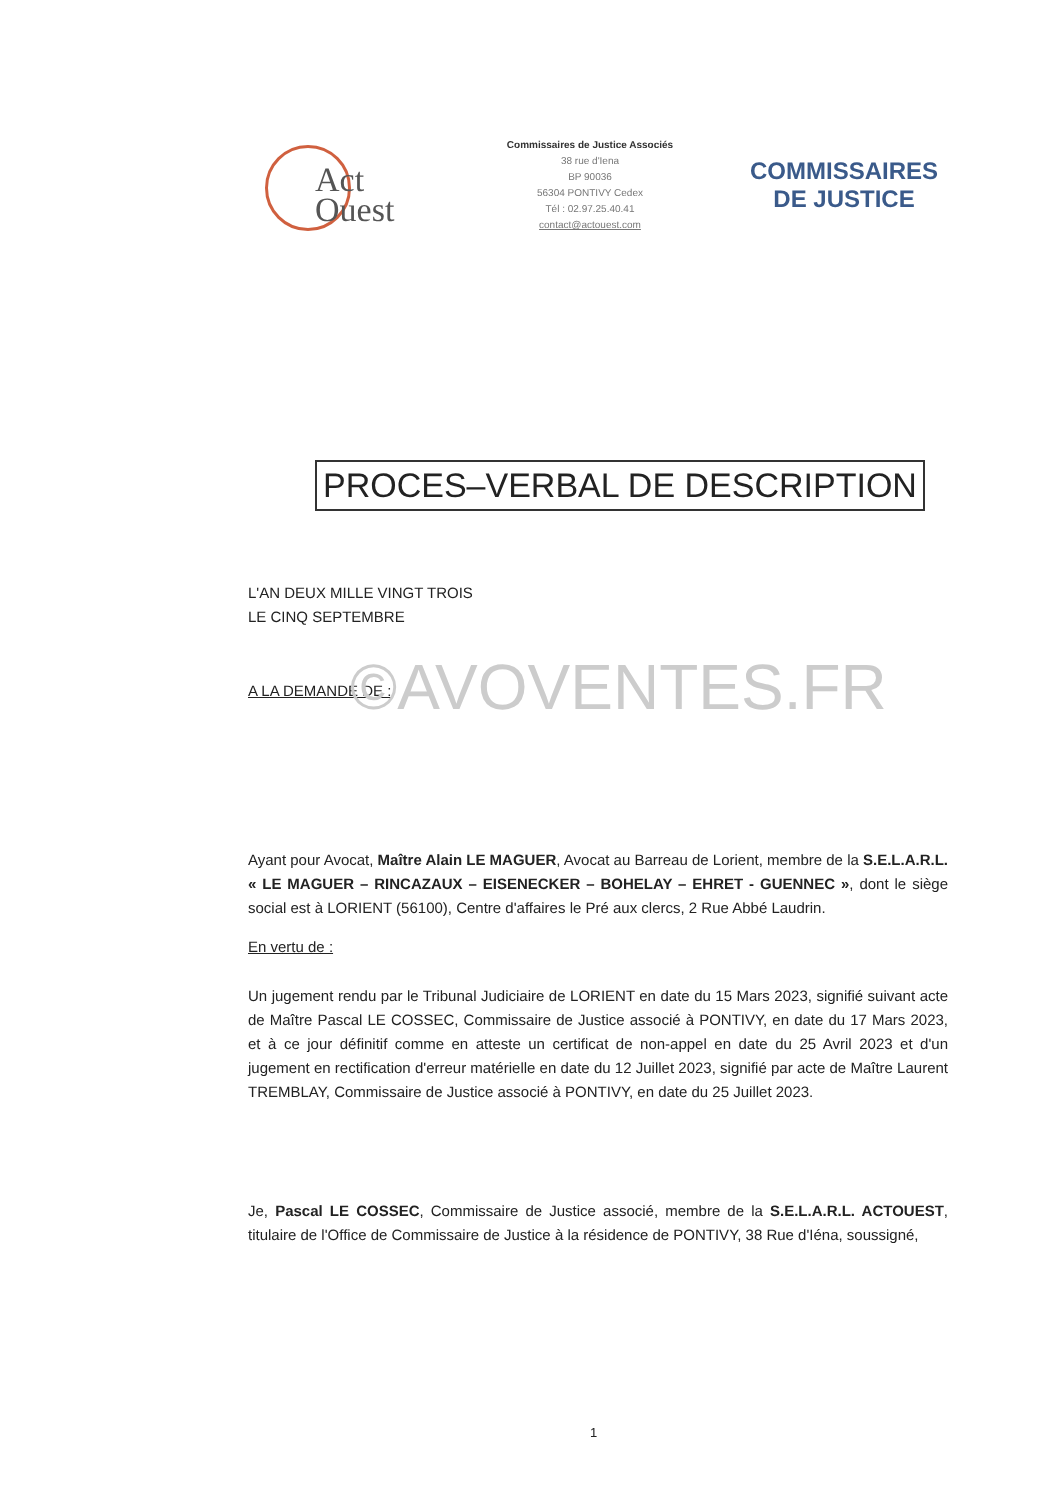Act
Ouest
Commissaires de Justice Associés
38 rue d'Iena
BP 90036
56304 PONTIVY Cedex
Tél : 02.97.25.40.41
contact@actouest.com
COMMISSAIRES
DE JUSTICE
PROCES–VERBAL DE DESCRIPTION
L'AN DEUX MILLE VINGT TROIS
LE CINQ SEPTEMBRE
A LA DEMANDE DE :
Ayant pour Avocat, Maître Alain LE MAGUER, Avocat au Barreau de Lorient, membre de la S.E.L.A.R.L. « LE MAGUER – RINCAZAUX – EISENECKER – BOHELAY – EHRET - GUENNEC », dont le siège social est à LORIENT (56100), Centre d'affaires le Pré aux clercs, 2 Rue Abbé Laudrin.
En vertu de :
Un jugement rendu par le Tribunal Judiciaire de LORIENT en date du 15 Mars 2023, signifié suivant acte de Maître Pascal LE COSSEC, Commissaire de Justice associé à PONTIVY, en date du 17 Mars 2023, et à ce jour définitif comme en atteste un certificat de non-appel en date du 25 Avril 2023 et d'un jugement en rectification d'erreur matérielle en date du 12 Juillet 2023, signifié par acte de Maître Laurent TREMBLAY, Commissaire de Justice associé à PONTIVY, en date du 25 Juillet 2023.
Je, Pascal LE COSSEC, Commissaire de Justice associé, membre de la S.E.L.A.R.L. ACTOUEST, titulaire de l'Office de Commissaire de Justice à la résidence de PONTIVY, 38 Rue d'Iéna, soussigné,
©AVOVENTES.FR
1